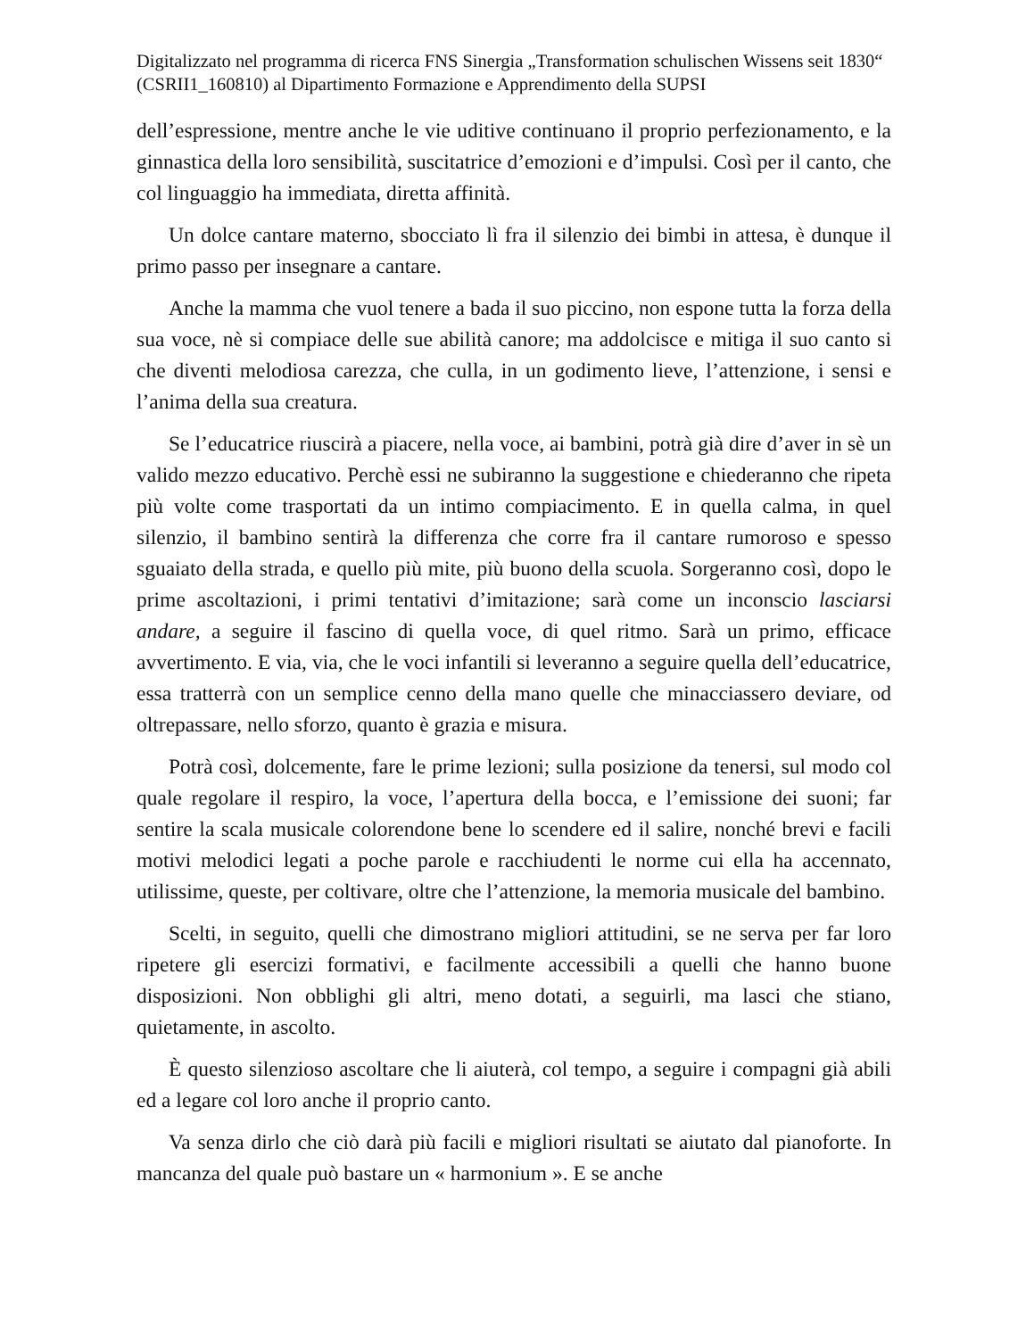Digitalizzato nel programma di ricerca FNS Sinergia „Transformation schulischen Wissens seit 1830“ (CSRII1_160810) al Dipartimento Formazione e Apprendimento della SUPSI
dell’espressione, mentre anche le vie uditive continuano il proprio perfezionamento, e la ginnastica della loro sensibilità, suscitatrice d’emozioni e d’impulsi. Così per il canto, che col linguaggio ha immediata, diretta affinità.
Un dolce cantare materno, sbocciato lì fra il silenzio dei bimbi in attesa, è dunque il primo passo per insegnare a cantare.
Anche la mamma che vuol tenere a bada il suo piccino, non espone tutta la forza della sua voce, nè si compiace delle sue abilità canore; ma addolcisce e mitiga il suo canto si che diventi melodiosa carezza, che culla, in un godimento lieve, l’attenzione, i sensi e l’anima della sua creatura.
Se l’educatrice riuscirà a piacere, nella voce, ai bambini, potrà già dire d’aver in sè un valido mezzo educativo. Perchè essi ne subiranno la suggestione e chiederanno che ripeta più volte come trasportati da un intimo compiacimento. E in quella calma, in quel silenzio, il bambino sentirà la differenza che corre fra il cantare rumoroso e spesso sguaiato della strada, e quello più mite, più buono della scuola. Sorgeranno così, dopo le prime ascoltazioni, i primi tentativi d’imitazione; sarà come un inconscio lasciarsi andare, a seguire il fascino di quella voce, di quel ritmo. Sarà un primo, efficace avvertimento. E via, via, che le voci infantili si leveranno a seguire quella dell’educatrice, essa tratterrà con un semplice cenno della mano quelle che minacciassero deviare, od oltrepassare, nello sforzo, quanto è grazia e misura.
Potrà così, dolcemente, fare le prime lezioni; sulla posizione da tenersi, sul modo col quale regolare il respiro, la voce, l’apertura della bocca, e l’emissione dei suoni; far sentire la scala musicale colorendone bene lo scendere ed il salire, nonché brevi e facili motivi melodici legati a poche parole e racchiudenti le norme cui ella ha accennato, utilissime, queste, per coltivare, oltre che l’attenzione, la memoria musicale del bambino.
Scelti, in seguito, quelli che dimostrano migliori attitudini, se ne serva per far loro ripetere gli esercizi formativi, e facilmente accessibili a quelli che hanno buone disposizioni. Non obblighi gli altri, meno dotati, a seguirli, ma lasci che stiano, quietamente, in ascolto.
È questo silenzioso ascoltare che li aiuterà, col tempo, a seguire i compagni già abili ed a legare col loro anche il proprio canto.
Va senza dirlo che ciò darà più facili e migliori risultati se aiutato dal pianoforte. In mancanza del quale può bastare un « harmonium ». E se anche